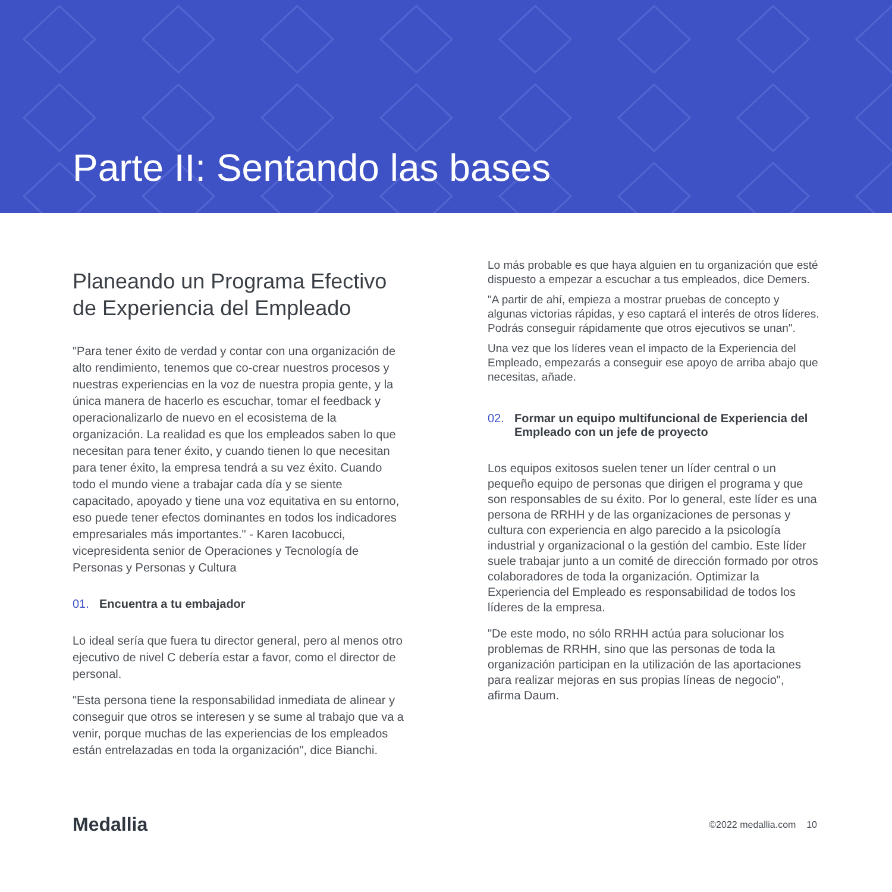Parte II: Sentando las bases
Planeando un Programa Efectivo de Experiencia del Empleado
"Para tener éxito de verdad y contar con una organización de alto rendimiento, tenemos que co-crear nuestros procesos y nuestras experiencias en la voz de nuestra propia gente, y la única manera de hacerlo es escuchar, tomar el feedback y operacionalizarlo de nuevo en el ecosistema de la organización. La realidad es que los empleados saben lo que necesitan para tener éxito, y cuando tienen lo que necesitan para tener éxito, la empresa tendrá a su vez éxito. Cuando todo el mundo viene a trabajar cada día y se siente capacitado, apoyado y tiene una voz equitativa en su entorno, eso puede tener efectos dominantes en todos los indicadores empresariales más importantes." - Karen Iacobucci, vicepresidenta senior de Operaciones y Tecnología de Personas y Personas y Cultura
01. Encuentra a tu embajador
Lo ideal sería que fuera tu director general, pero al menos otro ejecutivo de nivel C debería estar a favor, como el director de personal.
"Esta persona tiene la responsabilidad inmediata de alinear y conseguir que otros se interesen y se sume al trabajo que va a venir, porque muchas de las experiencias de los empleados están entrelazadas en toda la organización", dice Bianchi.
Lo más probable es que haya alguien en tu organización que esté dispuesto a empezar a escuchar a tus empleados, dice Demers.
"A partir de ahí, empieza a mostrar pruebas de concepto y algunas victorias rápidas, y eso captará el interés de otros líderes. Podrás conseguir rápidamente que otros ejecutivos se unan".
Una vez que los líderes vean el impacto de la Experiencia del Empleado, empezarás a conseguir ese apoyo de arriba abajo que necesitas, añade.
02. Formar un equipo multifuncional de Experiencia del Empleado con un jefe de proyecto
Los equipos exitosos suelen tener un líder central o un pequeño equipo de personas que dirigen el programa y que son responsables de su éxito. Por lo general, este líder es una persona de RRHH y de las organizaciones de personas y cultura con experiencia en algo parecido a la psicología industrial y organizacional o la gestión del cambio. Este líder suele trabajar junto a un comité de dirección formado por otros colaboradores de toda la organización. Optimizar la Experiencia del Empleado es responsabilidad de todos los líderes de la empresa.
"De este modo, no sólo RRHH actúa para solucionar los problemas de RRHH, sino que las personas de toda la organización participan en la utilización de las aportaciones para realizar mejoras en sus propias líneas de negocio", afirma Daum.
Medallia
©2022 medallia.com 10